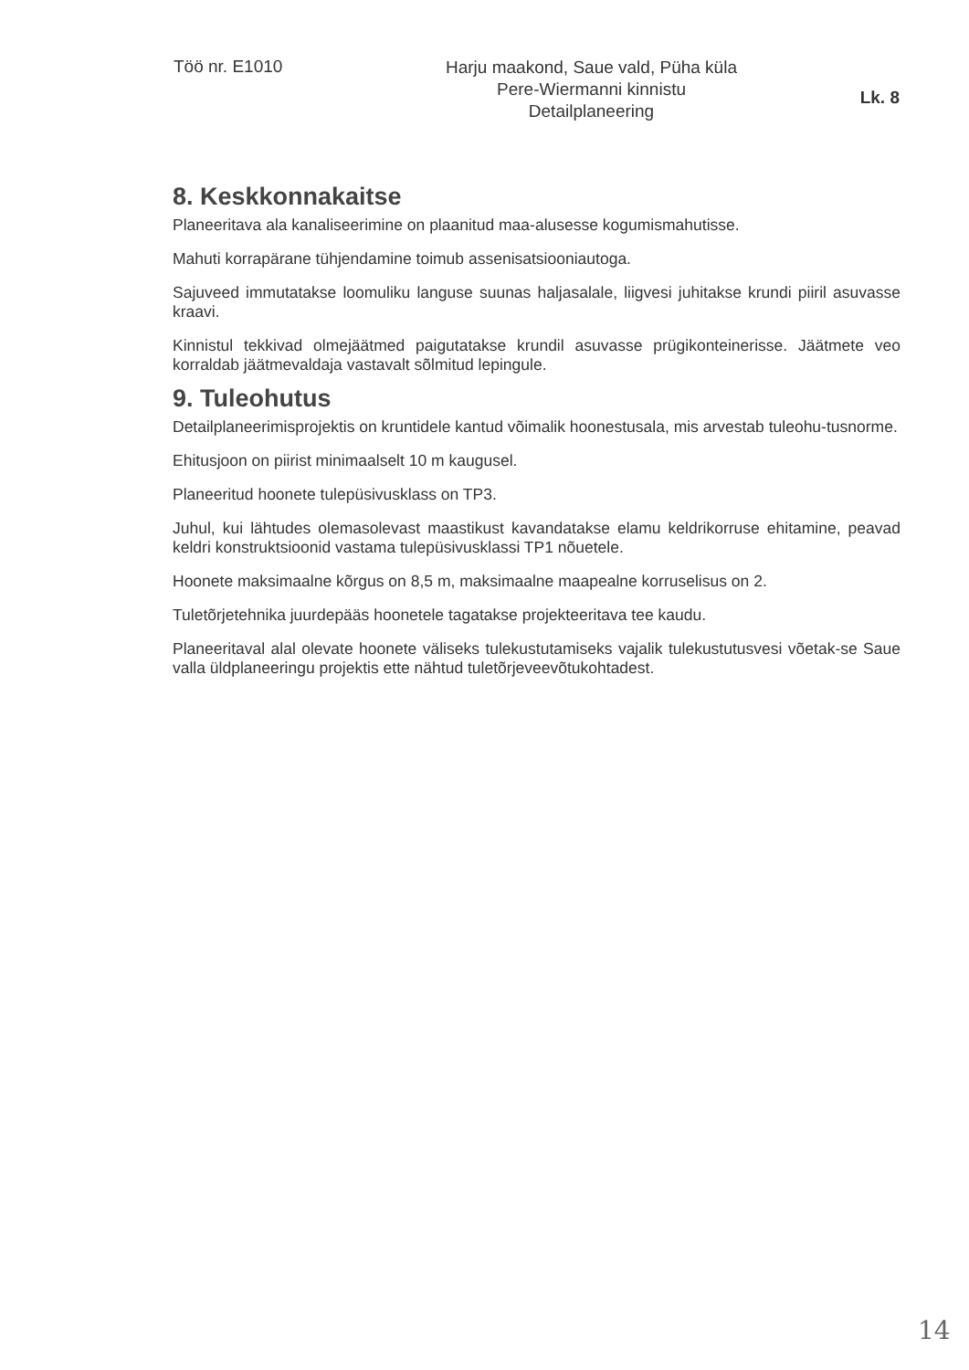Töö nr. E1010
Harju maakond, Saue vald, Püha küla
Pere-Wiermanni kinnistu
Detailplaneering
Lk. 8
8. Keskkonnakaitse
Planeeritava ala kanaliseerimine on plaanitud maa-alusesse kogumismahutisse.
Mahuti korrapärane tühjendamine toimub assenisatsiooniautoga.
Sajuveed immutatakse loomuliku languse suunas haljasalale, liigvesi juhitakse krundi piiril asuvasse kraavi.
Kinnistul tekkivad olmejäätmed paigutatakse krundil asuvasse prügikonteinerisse. Jäätmete veo korraldab jäätmevaldaja vastavalt sõlmitud lepingule.
9. Tuleohutus
Detailplaneerimisprojektis on kruntidele kantud võimalik hoonestusala, mis arvestab tuleohu-tusnorme.
Ehitusjoon on piirist minimaalselt 10 m kaugusel.
Planeeritud hoonete tulepüsivusklass on TP3.
Juhul, kui lähtudes olemasolevast maastikust kavandatakse elamu keldrikorruse ehitamine, peavad keldri konstruktsioonid vastama tulepüsivusklassi TP1 nõuetele.
Hoonete maksimaalne kõrgus on 8,5 m, maksimaalne maapealne korruselisus on 2.
Tuletõrjetehnika juurdepääs hoonetele tagatakse projekteeritava tee kaudu.
Planeeritaval alal olevate hoonete väliseks tulekustutamiseks vajalik tulekustutusvesi võetak-se Saue valla üldplaneeringu projektis ette nähtud tuletõrjeveevõtukohtadest.
14